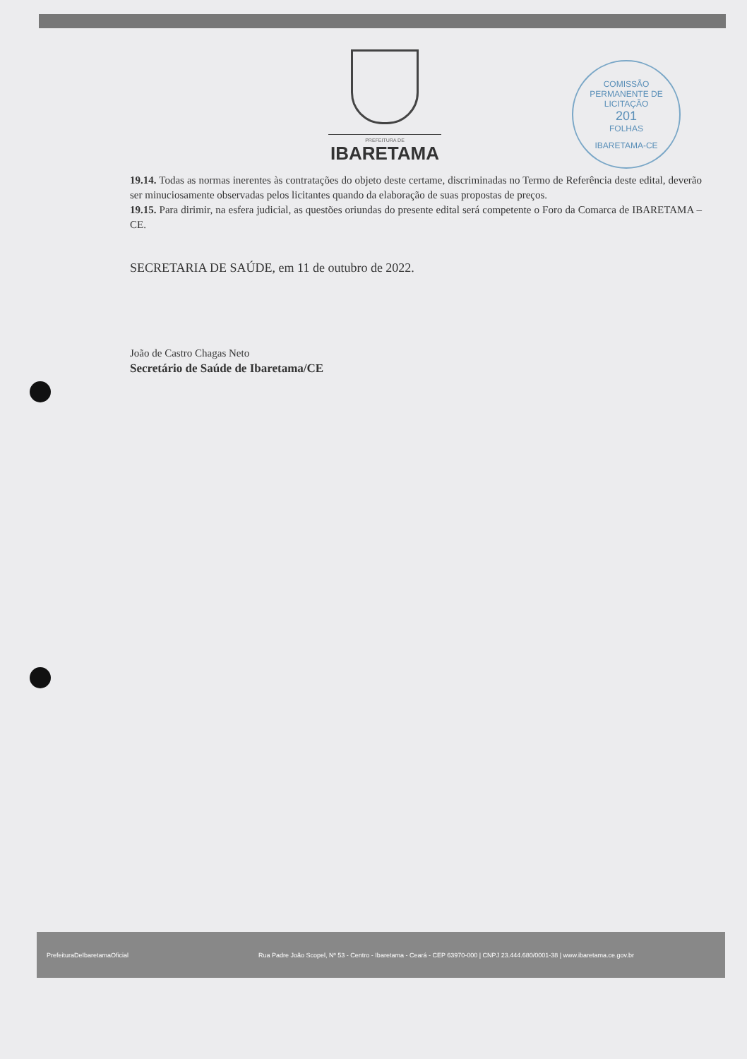PREFEITURA DE
IBARETAMA
COMISSÃO PERMANENTE DE LICITAÇÃO
201
FOLHAS
IBARETAMA-CE
19.14. Todas as normas inerentes às contratações do objeto deste certame, discriminadas no Termo de Referência deste edital, deverão ser minuciosamente observadas pelos licitantes quando da elaboração de suas propostas de preços.
19.15. Para dirimir, na esfera judicial, as questões oriundas do presente edital será competente o Foro da Comarca de IBARETAMA – CE.
SECRETARIA DE SAÚDE, em 11 de outubro de 2022.
João de Castro Chagas Neto
Secretário de Saúde de Ibaretama/CE
PrefeituraDeIbaretamaOficial
Rua Padre João Scopel, Nº 53 - Centro - Ibaretama - Ceará - CEP 63970-000 | CNPJ 23.444.680/0001-38 | www.ibaretama.ce.gov.br